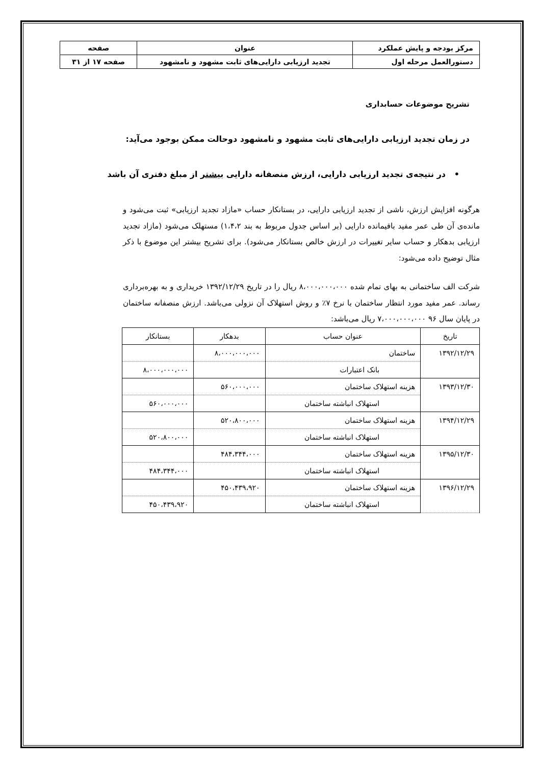| مرکز بودجه و پایش عملکرد | عنوان | صفحه |
| دستورالعمل مرحله اول | تجدید ارزیابی دارایی‌های ثابت مشهود و نامشهود | صفحه ۱۷ از ۳۱ |
تشریح موضوعات حسابداری
در زمان تجدید ارزیابی دارایی‌های ثابت مشهود و نامشهود دوحالت ممکن بوجود می‌آید:
• در نتیجه‌ی تجدید ارزیابی دارایی، ارزش منصفانه دارایی بیشتر از مبلغ دفتری آن باشد
هرگونه افزایش ارزش، ناشی از تجدید ارزیابی دارایی، در بستانکار حساب «مازاد تجدید ارزیابی» ثبت می‌شود و مانده‌ی آن طی عمر مفید باقیمانده دارایی (بر اساس جدول مربوط به بند ۱،۴،۲) مستهلک می‌شود (مازاد تجدید ارزیابی بدهکار و حساب سایر تغییرات در ارزش خالص بستانکار می‌شود). برای تشریح بیشتر این موضوع با ذکر مثال توضیح داده می‌شود:
شرکت الف ساختمانی به بهای تمام شده ۸،۰۰۰،۰۰۰،۰۰۰ ریال را در تاریخ ۱۳۹۲/۱۲/۲۹ خریداری و به بهره‌برداری رساند. عمر مفید مورد انتظار ساختمان با نرخ ۷٪ و روش استهلاک آن نزولی می‌باشد. ارزش منصفانه ساختمان در پایان سال ۹۶ ۷،۰۰۰،۰۰۰،۰۰۰ ریال می‌باشد:
| تاریخ | عنوان حساب | بدهکار | بستانکار |
| --- | --- | --- | --- |
| ۱۳۹۲/۱۲/۲۹ | ساختمان | ۸،۰۰۰،۰۰۰،۰۰۰ | |
| | بانک اعتبارات | | ۸،۰۰۰،۰۰۰،۰۰۰ |
| ۱۳۹۳/۱۲/۳۰ | هزینه استهلاک ساختمان | ۵۶۰،۰۰۰،۰۰۰ | |
| | استهلاک انباشته ساختمان | | ۵۶۰،۰۰۰،۰۰۰ |
| ۱۳۹۴/۱۲/۲۹ | هزینه استهلاک ساختمان | ۵۲۰،۸۰۰،۰۰۰ | |
| | استهلاک انباشته ساختمان | | ۵۲۰،۸۰۰،۰۰۰ |
| ۱۳۹۵/۱۲/۳۰ | هزینه استهلاک ساختمان | ۴۸۴،۳۴۴،۰۰۰ | |
| | استهلاک انباشته ساختمان | | ۴۸۴،۳۴۴،۰۰۰ |
| ۱۳۹۶/۱۲/۲۹ | هزینه استهلاک ساختمان | ۴۵۰،۴۳۹،۹۲۰ | |
| | استهلاک انباشته ساختمان | | ۴۵۰،۴۳۹،۹۲۰ |